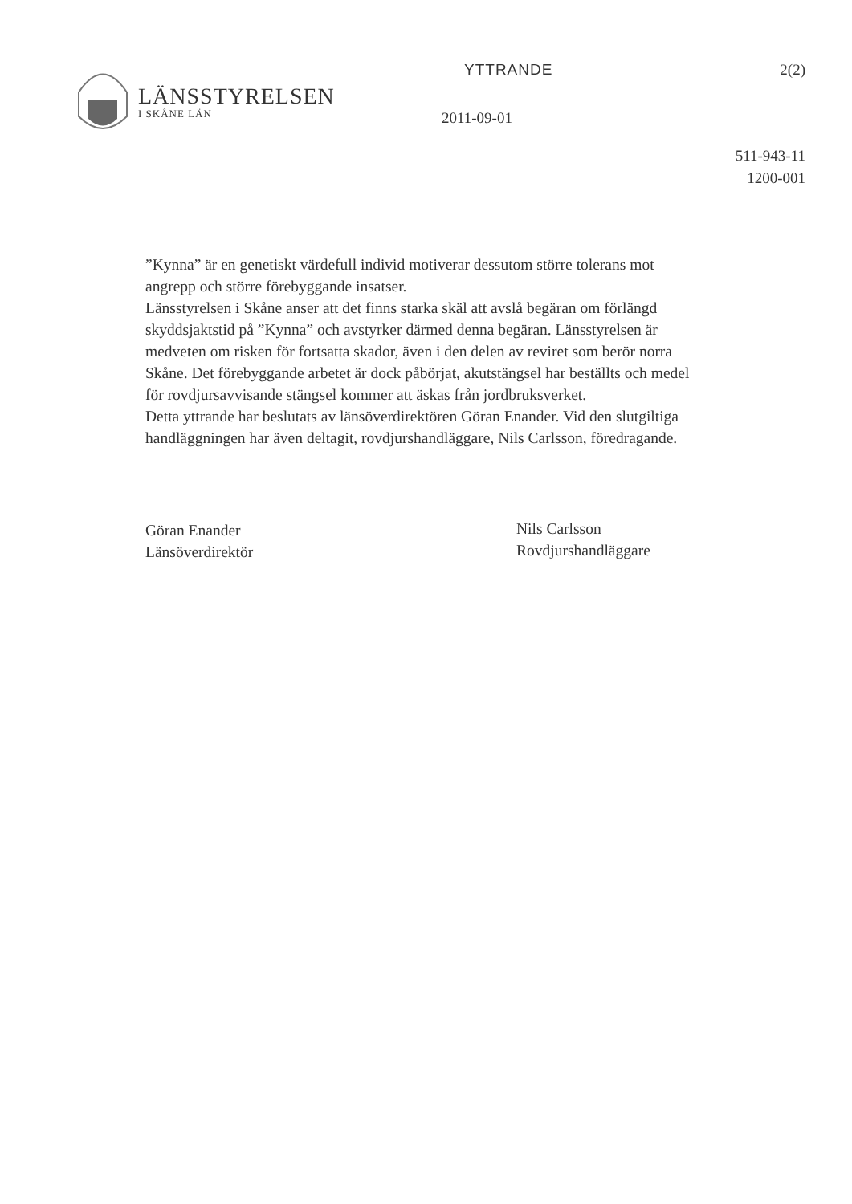LÄNSSTYRELSEN
I SKÅNE LÄN
YTTRANDE
2011-09-01
2(2)
511-943-11
1200-001
”Kynna” är en genetiskt värdefull individ motiverar dessutom större tolerans mot angrepp och större förebyggande insatser.
Länsstyrelsen i Skåne anser att det finns starka skäl att avslå begäran om förlängd skyddsjaktstid på ”Kynna” och avstyrker därmed denna begäran. Länsstyrelsen är medveten om risken för fortsatta skador, även i den delen av reviret som berör norra Skåne. Det förebyggande arbetet är dock påbörjat, akutstängsel har beställts och medel för rovdjursavvisande stängsel kommer att äskas från jordbruksverket.
Detta yttrande har beslutats av länsöverdirektören Göran Enander. Vid den slutgiltiga handläggningen har även deltagit, rovdjurshandläggare, Nils Carlsson, föredragande.
Göran Enander
Länsöverdirektör
Nils Carlsson
Rovdjurshandläggare